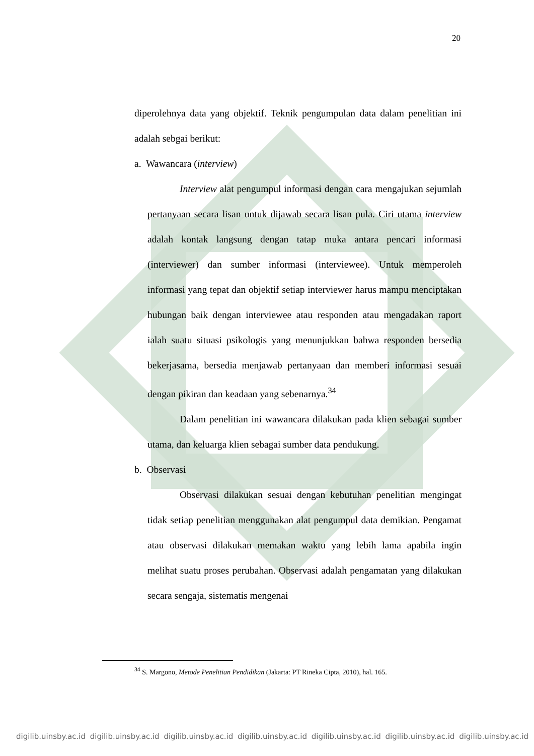20
diperolehnya data yang objektif. Teknik pengumpulan data dalam penelitian ini adalah sebgai berikut:
a. Wawancara (interview)
Interview alat pengumpul informasi dengan cara mengajukan sejumlah pertanyaan secara lisan untuk dijawab secara lisan pula. Ciri utama interview adalah kontak langsung dengan tatap muka antara pencari informasi (interviewer) dan sumber informasi (interviewee). Untuk memperoleh informasi yang tepat dan objektif setiap interviewer harus mampu menciptakan hubungan baik dengan interviewee atau responden atau mengadakan raport ialah suatu situasi psikologis yang menunjukkan bahwa responden bersedia bekerjasama, bersedia menjawab pertanyaan dan memberi informasi sesuai dengan pikiran dan keadaan yang sebenarnya.<sup>34</sup>
Dalam penelitian ini wawancara dilakukan pada klien sebagai sumber utama, dan keluarga klien sebagai sumber data pendukung.
b. Observasi
Observasi dilakukan sesuai dengan kebutuhan penelitian mengingat tidak setiap penelitian menggunakan alat pengumpul data demikian. Pengamat atau observasi dilakukan memakan waktu yang lebih lama apabila ingin melihat suatu proses perubahan. Observasi adalah pengamatan yang dilakukan secara sengaja, sistematis mengenai
<sup>34</sup> S. Margono, Metode Penelitian Pendidikan (Jakarta: PT Rineka Cipta, 2010), hal. 165.
digilib.uinsby.ac.id digilib.uinsby.ac.id digilib.uinsby.ac.id digilib.uinsby.ac.id digilib.uinsby.ac.id digilib.uinsby.ac.id digilib.uinsby.ac.id